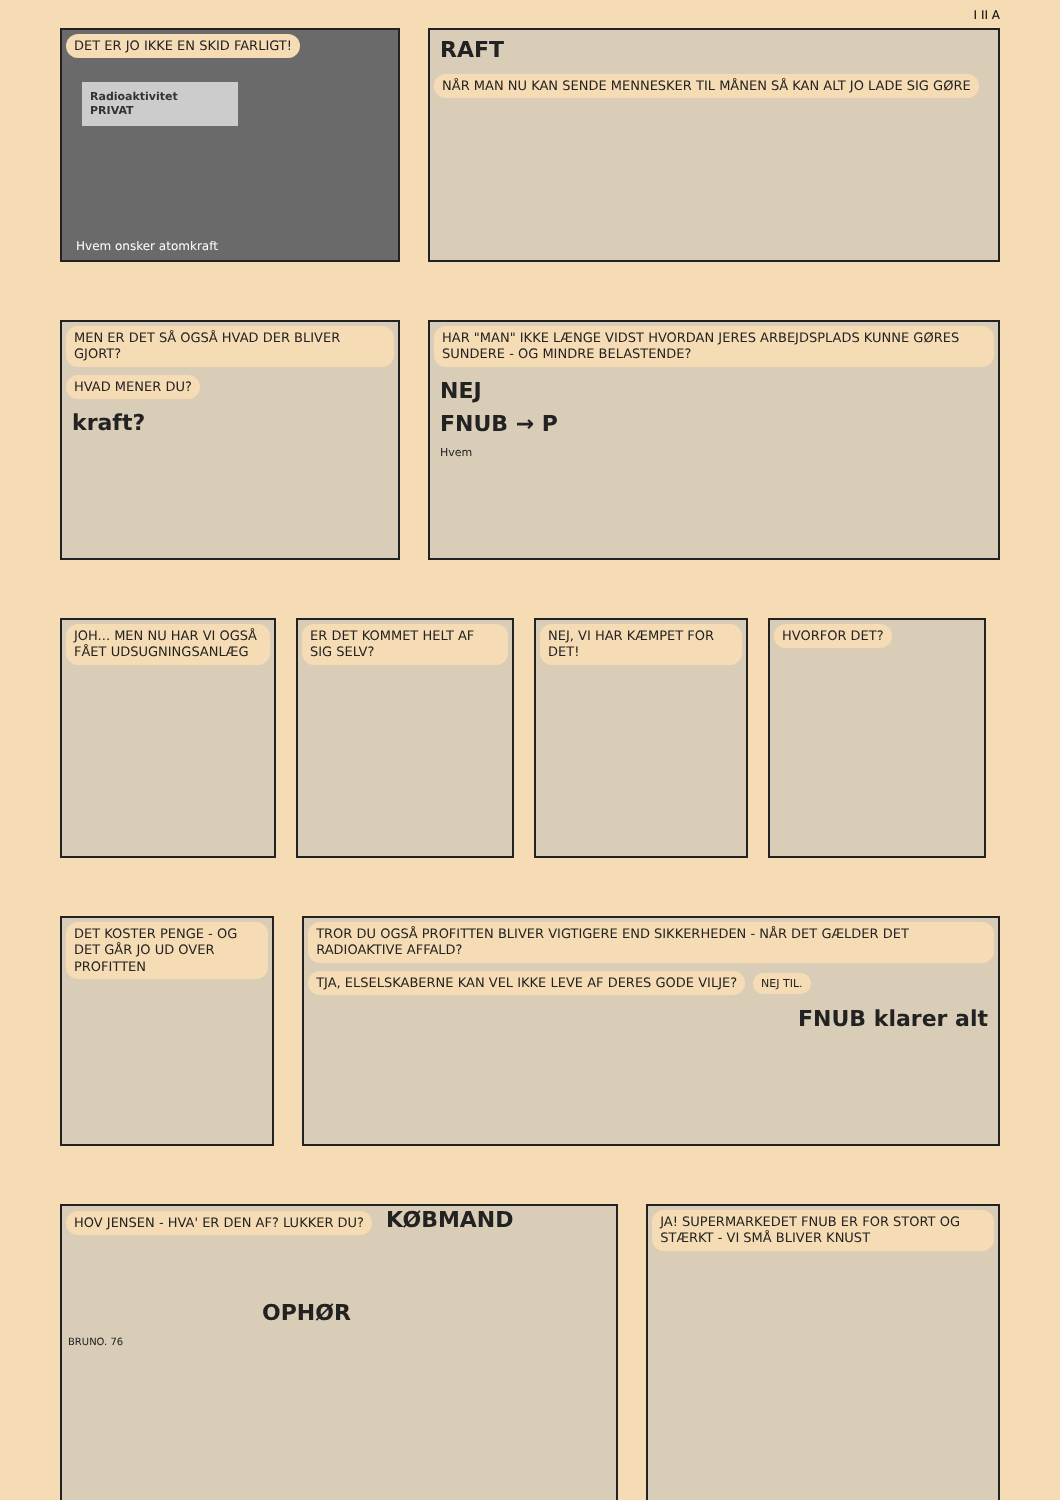I II A
DET ER JO IKKE EN SKID FARLIGT!
Radioaktivitet
PRIVAT
Hvem onsker atomkraft
RAFT
NÅR MAN NU KAN SENDE MENNESKER TIL MÅNEN SÅ KAN ALT JO LADE SIG GØRE
MEN ER DET SÅ OGSÅ HVAD DER BLIVER GJORT? HVAD MENER DU?
kraft?
HAR "MAN" IKKE LÆNGE VIDST HVORDAN JERES ARBEJDSPLADS KUNNE GØRES SUNDERE - OG MINDRE BELASTENDE?
NEJ
FNUB → P
Hvem
JOH... MEN NU HAR VI OGSÅ FÅET UDSUGNINGSANLÆG
ER DET KOMMET HELT AF SIG SELV?
NEJ, VI HAR KÆMPET FOR DET! HVORFOR DET?
DET KOSTER PENGE - OG DET GÅR JO UD OVER PROFITTEN
TROR DU OGSÅ PROFITTEN BLIVER VIGTIGERE END SIKKERHEDEN - NÅR DET GÆLDER DET RADIOAKTIVE AFFALD? TJA, ELSELSKABERNE KAN VEL IKKE LEVE AF DERES GODE VILJE? NEJ TIL.
FNUB klarer alt
HOV JENSEN - HVA' ER DEN AF? LUKKER DU? KØBMAND
OPHØR
BRUNO. 76
JA! SUPERMARKEDET FNUB ER FOR STORT OG STÆRKT - VI SMÅ BLIVER KNUST